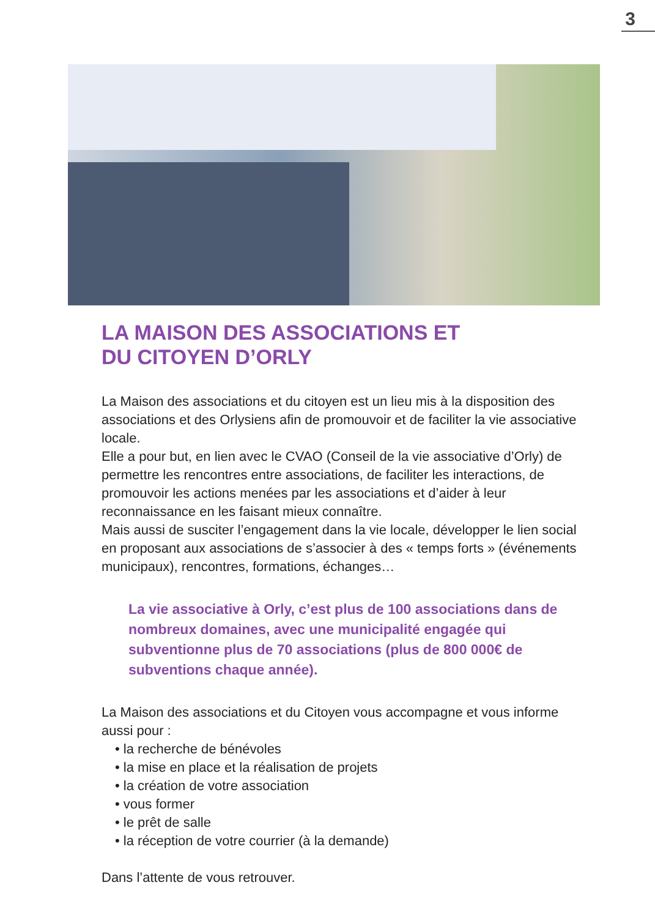3
LA MAISON DES ASSOCIATIONS ET
DU CITOYEN D’ORLY
La Maison des associations et du citoyen est un lieu mis à la disposition des associations et des Orlysiens afin de promouvoir et de faciliter la vie associative locale.
Elle a pour but, en lien avec le CVAO (Conseil de la vie associative d’Orly) de permettre les rencontres entre associations, de faciliter les interactions, de promouvoir les actions menées par les associations et d’aider à leur reconnaissance en les faisant mieux connaître.
Mais aussi de susciter l’engagement dans la vie locale, développer le lien social en proposant aux associations de s’associer à des « temps forts » (événements municipaux), rencontres, formations, échanges…
La vie associative à Orly, c’est plus de 100 associations dans de nombreux domaines, avec une municipalité engagée qui subventionne plus de 70 associations (plus de 800 000€ de subventions chaque année).
La Maison des associations et du Citoyen vous accompagne et vous informe aussi pour :
• la recherche de bénévoles
• la mise en place et la réalisation de projets
• la création de votre association
• vous former
• le prêt de salle
• la réception de votre courrier (à la demande)
Dans l’attente de vous retrouver.